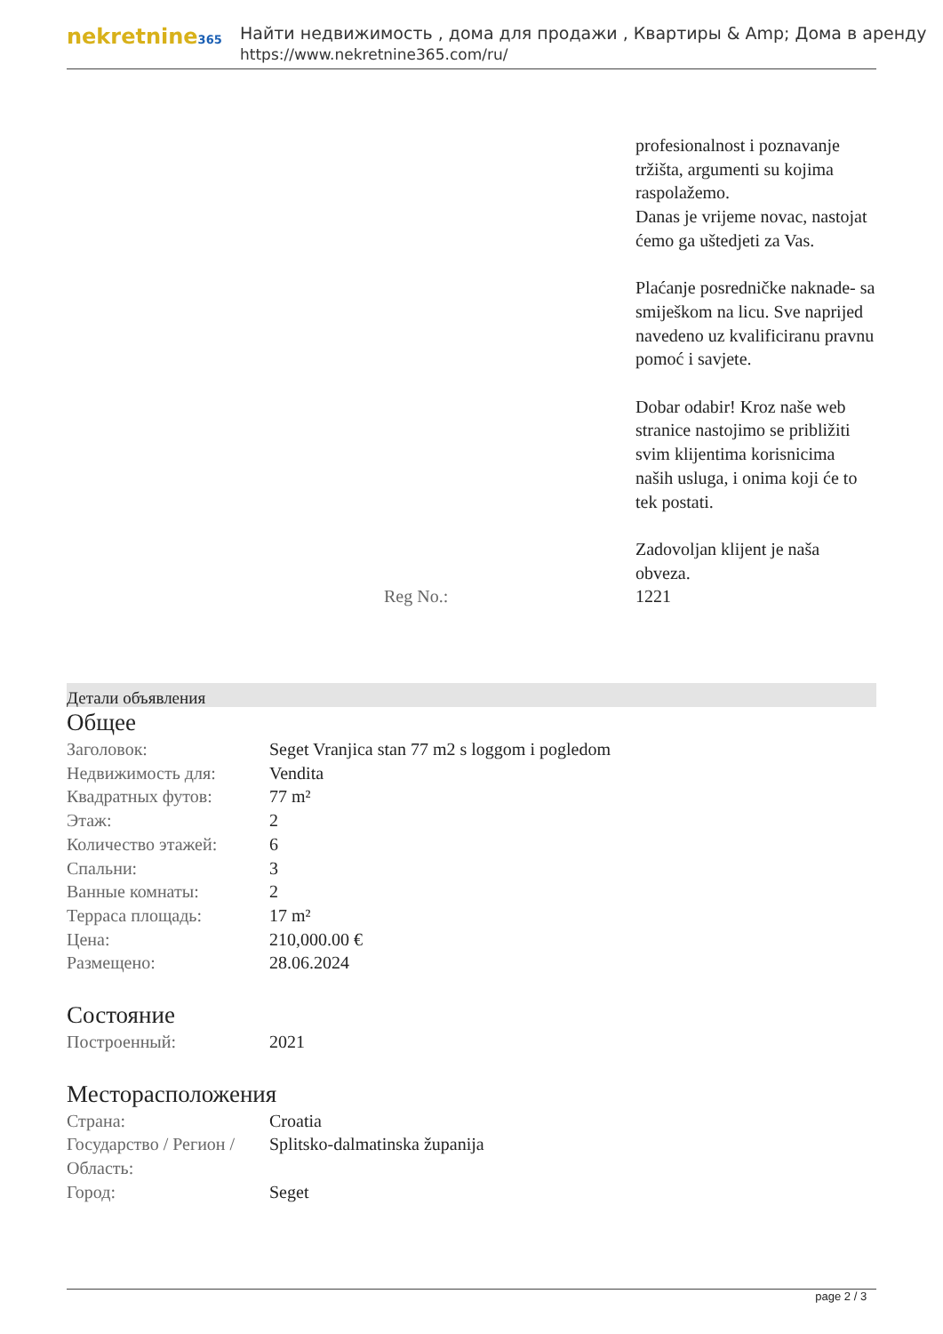nekretnine365
Найти недвижимость , дома для продажи , Квартиры & Amp; Дома в аренду
https://www.nekretnine365.com/ru/
| | | profesionalnost i poznavanje tržišta, argumenti su kojima raspolažemo. Danas je vrijeme novac, nastojat ćemo ga uštedjeti za Vas. Plaćanje posredničke naknade- sa smiješkom na licu. Sve naprijed navedeno uz kvalificiranu pravnu pomoć i savjete. Dobar odabir! Kroz naše web stranice nastojimo se približiti svim klijentima korisnicima naših usluga, i onima koji će to tek postati. Zadovoljan klijent je naša obveza. |
| | Reg No.: | 1221 |
Детали объявления
Общее
| Заголовок: | Seget Vranjica stan 77 m2 s loggom i pogledom |
| Недвижимость для: | Vendita |
| Квадратных футов: | 77 m² |
| Этаж: | 2 |
| Количество этажей: | 6 |
| Спальни: | 3 |
| Ванные комнаты: | 2 |
| Терраса площадь: | 17 m² |
| Цена: | 210,000.00 € |
| Размещено: | 28.06.2024 |
Состояние
| Построенный: | 2021 |
Месторасположения
| Страна: | Croatia |
| Государство / Регион / Область: | Splitsko-dalmatinska županija |
| Город: | Seget |
page 2 / 3